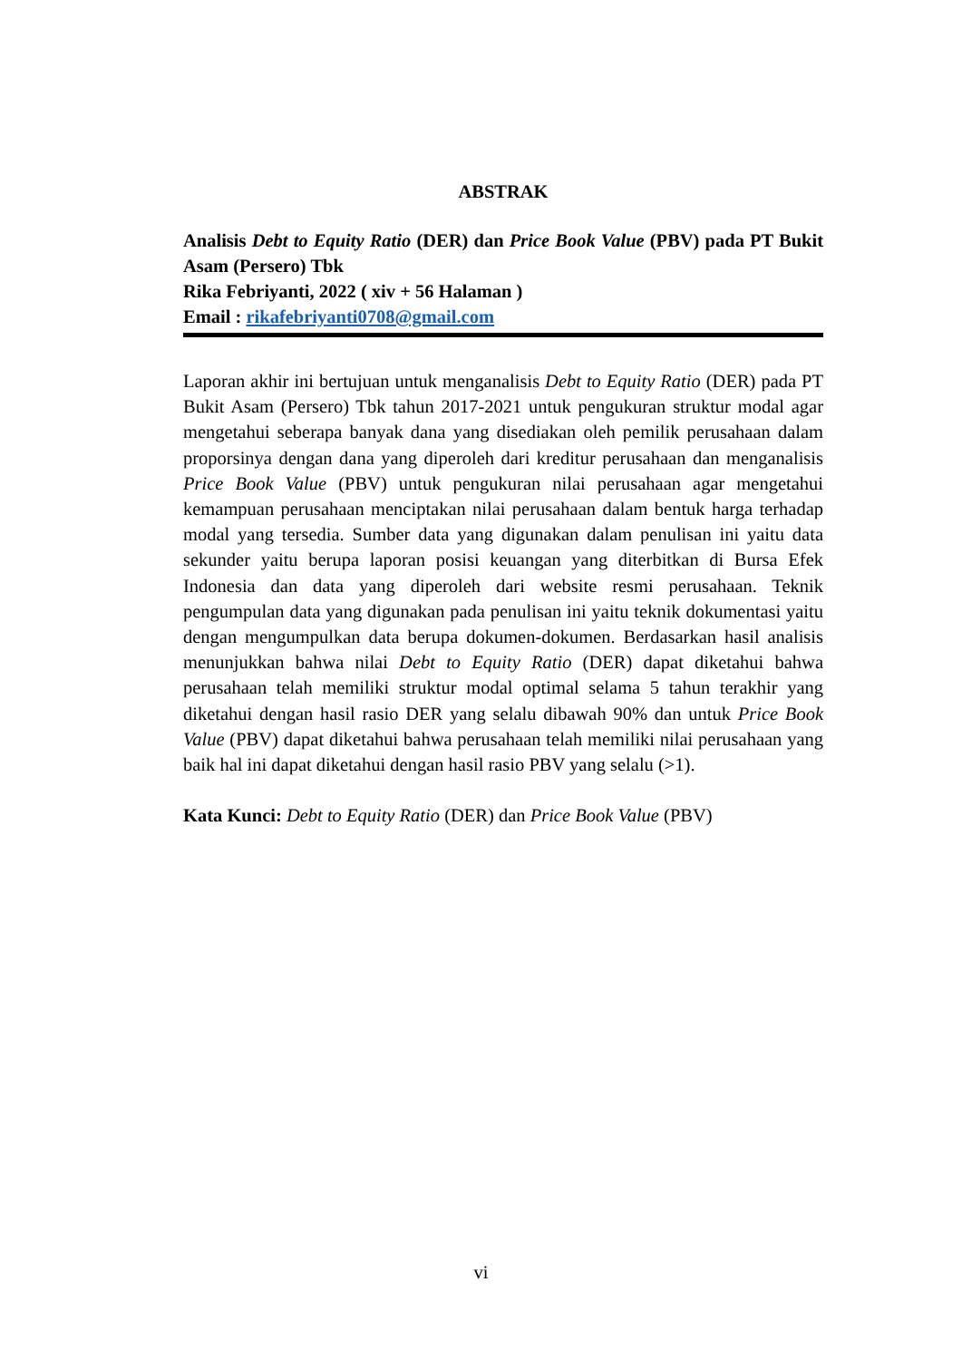ABSTRAK
Analisis Debt to Equity Ratio (DER) dan Price Book Value (PBV) pada PT Bukit Asam (Persero) Tbk
Rika Febriyanti, 2022 ( xiv + 56 Halaman )
Email : rikafebriyanti0708@gmail.com
Laporan akhir ini bertujuan untuk menganalisis Debt to Equity Ratio (DER) pada PT Bukit Asam (Persero) Tbk tahun 2017-2021 untuk pengukuran struktur modal agar mengetahui seberapa banyak dana yang disediakan oleh pemilik perusahaan dalam proporsinya dengan dana yang diperoleh dari kreditur perusahaan dan menganalisis Price Book Value (PBV) untuk pengukuran nilai perusahaan agar mengetahui kemampuan perusahaan menciptakan nilai perusahaan dalam bentuk harga terhadap modal yang tersedia. Sumber data yang digunakan dalam penulisan ini yaitu data sekunder yaitu berupa laporan posisi keuangan yang diterbitkan di Bursa Efek Indonesia dan data yang diperoleh dari website resmi perusahaan. Teknik pengumpulan data yang digunakan pada penulisan ini yaitu teknik dokumentasi yaitu dengan mengumpulkan data berupa dokumen-dokumen. Berdasarkan hasil analisis menunjukkan bahwa nilai Debt to Equity Ratio (DER) dapat diketahui bahwa perusahaan telah memiliki struktur modal optimal selama 5 tahun terakhir yang diketahui dengan hasil rasio DER yang selalu dibawah 90% dan untuk Price Book Value (PBV) dapat diketahui bahwa perusahaan telah memiliki nilai perusahaan yang baik hal ini dapat diketahui dengan hasil rasio PBV yang selalu (>1).
Kata Kunci: Debt to Equity Ratio (DER) dan Price Book Value (PBV)
vi